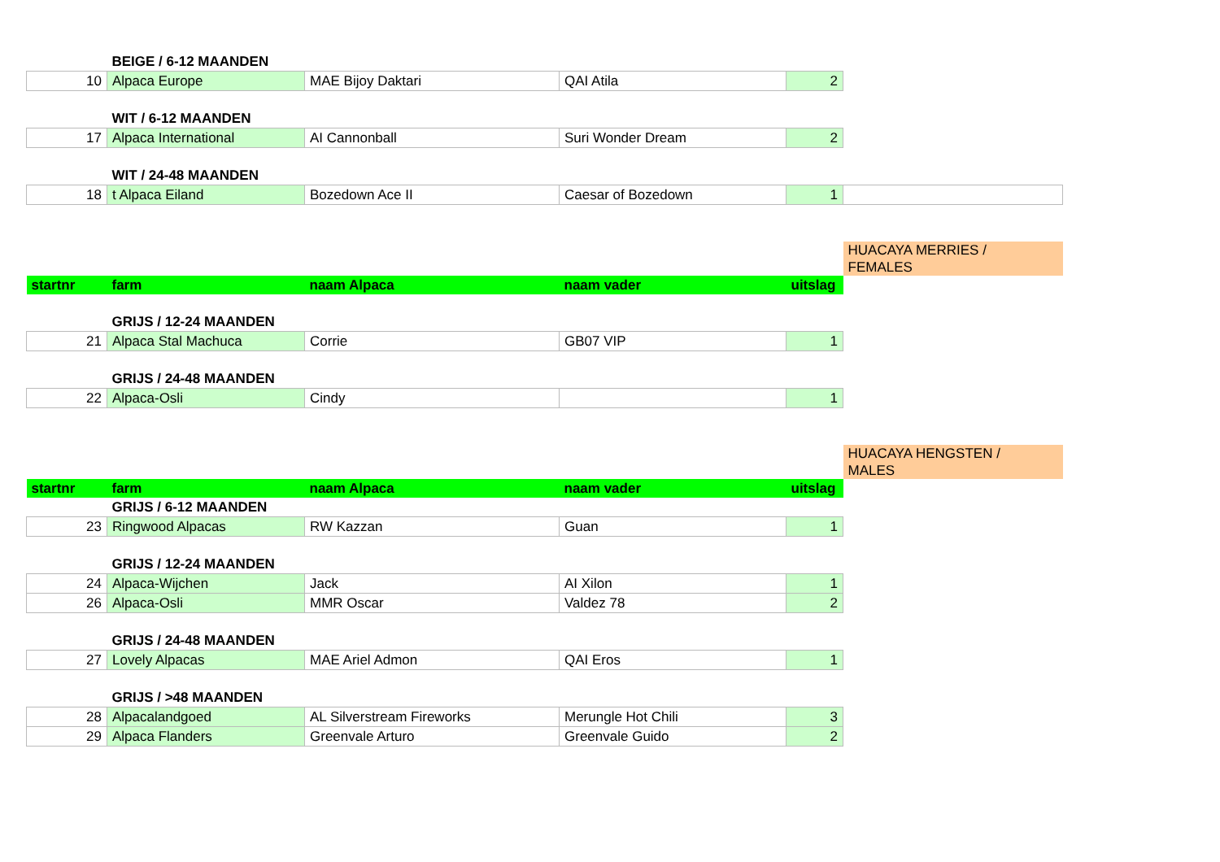| | BEIGE / 6-12 MAANDEN | | | | |
| 10 | Alpaca Europe | MAE Bijoy Daktari | QAI Atila | 2 | |
| | WIT / 6-12 MAANDEN | | | | |
| 17 | Alpaca International | AI Cannonball | Suri Wonder Dream | 2 | |
| | WIT / 24-48 MAANDEN | | | | |
| 18 | t Alpaca Eiland | Bozedown Ace II | Caesar of Bozedown | 1 | |
| | | | | | HUACAYA MERRIES / FEMALES |
| startnr | farm | naam Alpaca | naam vader | uitslag | |
| | GRIJS / 12-24 MAANDEN | | | | |
| 21 | Alpaca Stal Machuca | Corrie | GB07 VIP | 1 | |
| | GRIJS / 24-48 MAANDEN | | | | |
| 22 | Alpaca-Osli | Cindy | | 1 | |
| | | | | | HUACAYA HENGSTEN / MALES |
| startnr | farm | naam Alpaca | naam vader | uitslag | |
| | GRIJS / 6-12 MAANDEN | | | | |
| 23 | Ringwood Alpacas | RW Kazzan | Guan | 1 | |
| | GRIJS / 12-24 MAANDEN | | | | |
| 24 | Alpaca-Wijchen | Jack | AI Xilon | 1 | |
| 26 | Alpaca-Osli | MMR Oscar | Valdez 78 | 2 | |
| | GRIJS / 24-48 MAANDEN | | | | |
| 27 | Lovely Alpacas | MAE Ariel Admon | QAI Eros | 1 | |
| | GRIJS / >48 MAANDEN | | | | |
| 28 | Alpacalandgoed | AL Silverstream Fireworks | Merungle Hot Chili | 3 | |
| 29 | Alpaca Flanders | Greenvale Arturo | Greenvale Guido | 2 | |